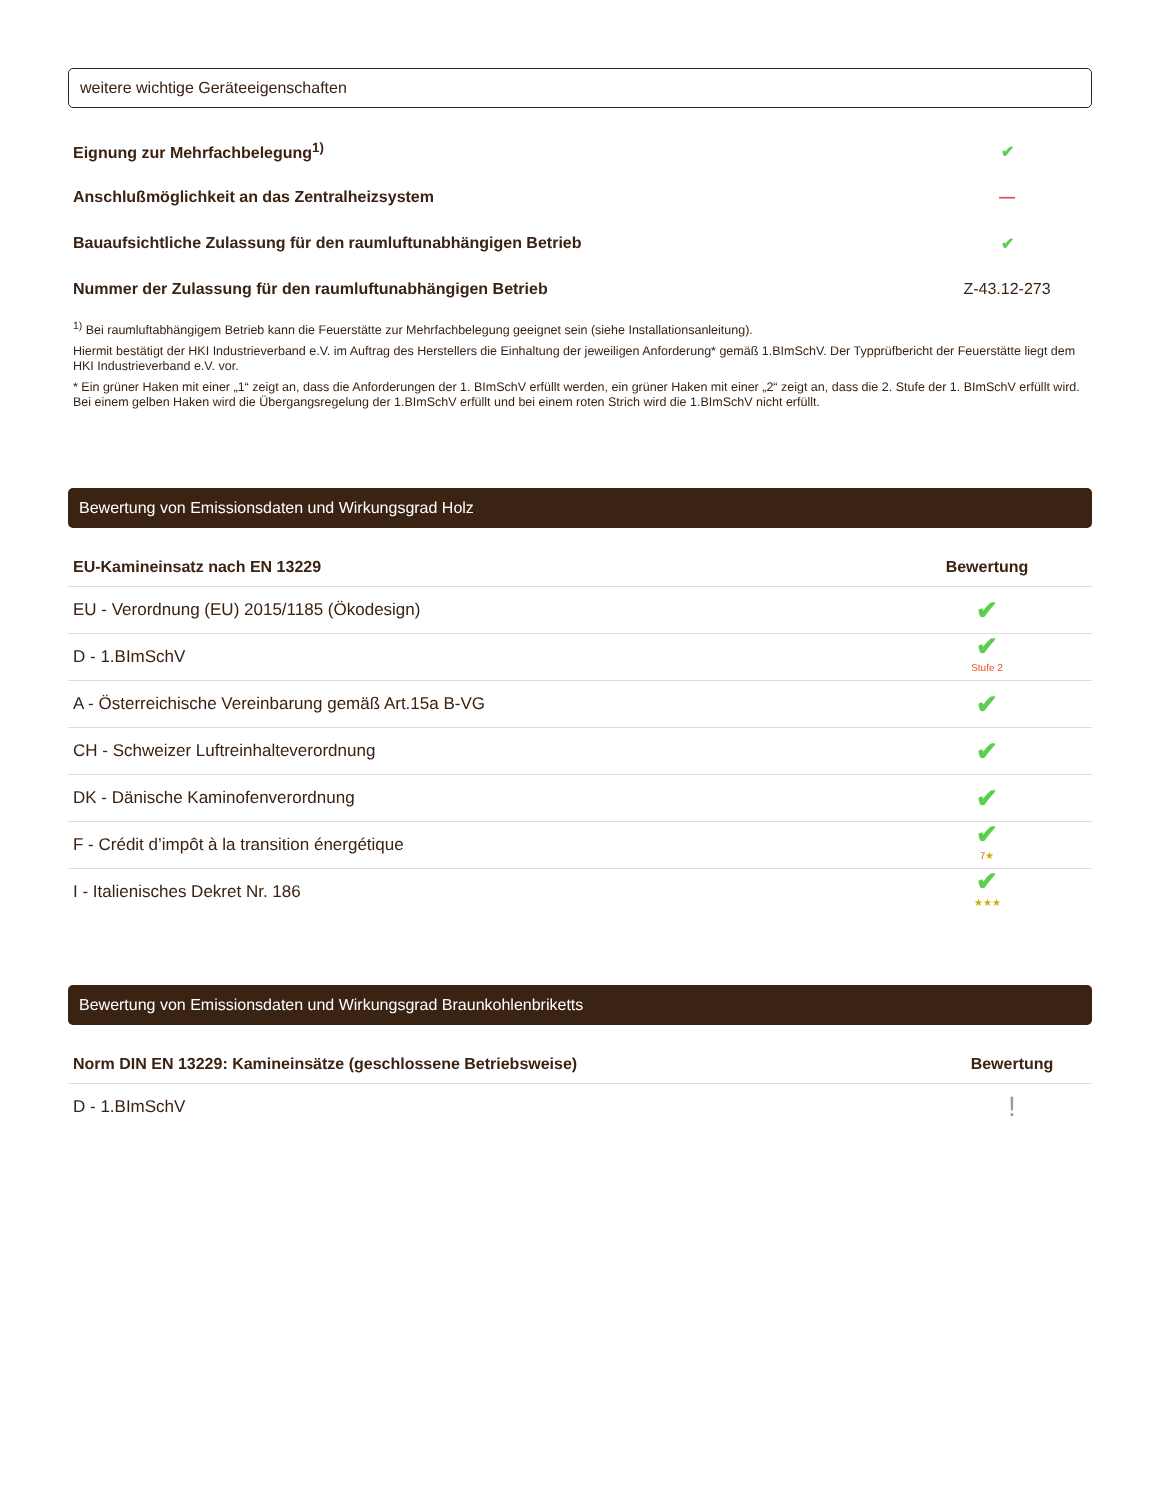weitere wichtige Geräteeigenschaften
| Eignung zur Mehrfachbelegung<sup>1)</sup> | ✔ |
| Anschlußmöglichkeit an das Zentralheizsystem | — |
| Bauaufsichtliche Zulassung für den raumluftunabhängigen Betrieb | ✔ |
| Nummer der Zulassung für den raumluftunabhängigen Betrieb | Z-43.12-273 |
<sup>1)</sup> Bei raumluftabhängigem Betrieb kann die Feuerstätte zur Mehrfachbelegung geeignet sein (siehe Installationsanleitung).
Hiermit bestätigt der HKI Industrieverband e.V. im Auftrag des Herstellers die Einhaltung der jeweiligen Anforderung* gemäß 1.BImSchV. Der Typprüfbericht der Feuerstätte liegt dem HKI Industrieverband e.V. vor.
* Ein grüner Haken mit einer „1“ zeigt an, dass die Anforderungen der 1. BImSchV erfüllt werden, ein grüner Haken mit einer „2“ zeigt an, dass die 2. Stufe der 1. BImSchV erfüllt wird. Bei einem gelben Haken wird die Übergangsregelung der 1.BImSchV erfüllt und bei einem roten Strich wird die 1.BImSchV nicht erfüllt.
Bewertung von Emissionsdaten und Wirkungsgrad Holz
| EU-Kamineinsatz nach EN 13229 | Bewertung |
| --- | --- |
| EU - Verordnung (EU) 2015/1185 (Ökodesign) | ✔ |
| D - 1.BImSchV | ✔ Stufe 2 |
| A - Österreichische Vereinbarung gemäß Art.15a B-VG | ✔ |
| CH - Schweizer Luftreinhalteverordnung | ✔ |
| DK - Dänische Kaminofenverordnung | ✔ |
| F - Crédit d’impôt à la transition énergétique | ✔ 7 ★ |
| I - Italienisches Dekret Nr. 186 | ✔ ★★★ |
Bewertung von Emissionsdaten und Wirkungsgrad Braunkohlenbriketts
| Norm DIN EN 13229: Kamineinsätze (geschlossene Betriebsweise) | Bewertung |
| --- | --- |
| D - 1.BImSchV | ! |